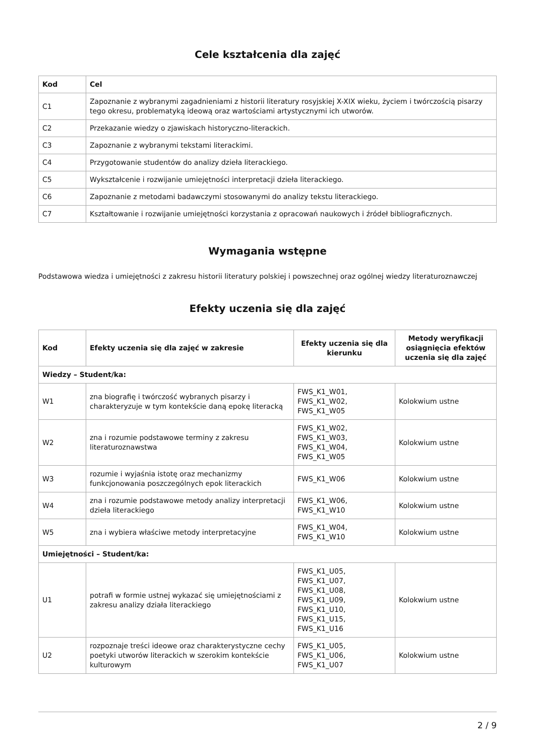Cele kształcenia dla zajęć
| Kod | Cel |
| --- | --- |
| C1 | Zapoznanie z wybranymi zagadnieniami z historii literatury rosyjskiej X-XIX wieku, życiem i twórczością pisarzy tego okresu, problematyką ideową oraz wartościami artystycznymi ich utworów. |
| C2 | Przekazanie wiedzy o zjawiskach historyczno-literackich. |
| C3 | Zapoznanie z wybranymi tekstami literackimi. |
| C4 | Przygotowanie studentów do analizy dzieła literackiego. |
| C5 | Wykształcenie i rozwijanie umiejętności interpretacji dzieła literackiego. |
| C6 | Zapoznanie z metodami badawczymi stosowanymi do analizy tekstu literackiego. |
| C7 | Kształtowanie i rozwijanie umiejętności korzystania z opracowań naukowych i źródeł bibliograficznych. |
Wymagania wstępne
Podstawowa wiedza i umiejętności z zakresu historii literatury polskiej i powszechnej oraz ogólnej wiedzy literaturoznawczej
Efekty uczenia się dla zajęć
| Kod | Efekty uczenia się dla zajęć w zakresie | Efekty uczenia się dla kierunku | Metody weryfikacji osiągnięcia efektów uczenia się dla zajęć |
| --- | --- | --- | --- |
| Wiedzy – Student/ka: | | | |
| W1 | zna biografię i twórczość wybranych pisarzy i charakteryzuje w tym kontekście daną epokę literacką | FWS_K1_W01, FWS_K1_W02, FWS_K1_W05 | Kolokwium ustne |
| W2 | zna i rozumie podstawowe terminy z zakresu literaturoznawstwa | FWS_K1_W02, FWS_K1_W03, FWS_K1_W04, FWS_K1_W05 | Kolokwium ustne |
| W3 | rozumie i wyjaśnia istotę oraz mechanizmy funkcjonowania poszczególnych epok literackich | FWS_K1_W06 | Kolokwium ustne |
| W4 | zna i rozumie podstawowe metody analizy interpretacji dzieła literackiego | FWS_K1_W06, FWS_K1_W10 | Kolokwium ustne |
| W5 | zna i wybiera właściwe metody interpretacyjne | FWS_K1_W04, FWS_K1_W10 | Kolokwium ustne |
| Umiejętności – Student/ka: | | | |
| U1 | potrafi w formie ustnej wykazać się umiejętnościami z zakresu analizy działa literackiego | FWS_K1_U05, FWS_K1_U07, FWS_K1_U08, FWS_K1_U09, FWS_K1_U10, FWS_K1_U15, FWS_K1_U16 | Kolokwium ustne |
| U2 | rozpoznaje treści ideowe oraz charakterystyczne cechy poetyki utworów literackich w szerokim kontekście kulturowym | FWS_K1_U05, FWS_K1_U06, FWS_K1_U07 | Kolokwium ustne |
2 / 9